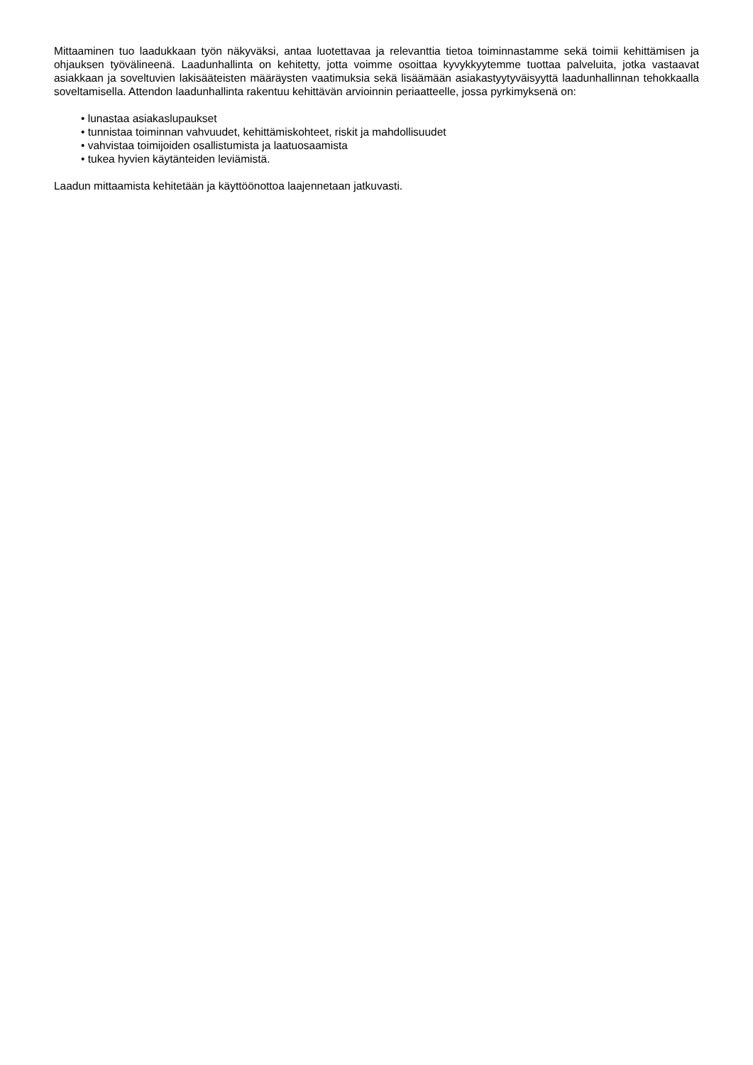Mittaaminen tuo laadukkaan työn näkyväksi, antaa luotettavaa ja relevanttia tietoa toiminnastamme sekä toimii kehittämisen ja ohjauksen työvälineenä. Laadunhallinta on kehitetty, jotta voimme osoittaa kyvykkyytemme tuottaa palveluita, jotka vastaavat asiakkaan ja soveltuvien lakisääteisten määräysten vaatimuksia sekä lisäämään asiakastyytyväisyyttä laadunhallinnan tehokkaalla soveltamisella. Attendon laadunhallinta rakentuu kehittävän arvioinnin periaatteelle, jossa pyrkimyksenä on:
• lunastaa asiakaslupaukset
• tunnistaa toiminnan vahvuudet, kehittämiskohteet, riskit ja mahdollisuudet
• vahvistaa toimijoiden osallistumista ja laatuosaamista
• tukea hyvien käytänteiden leviämistä.
Laadun mittaamista kehitetään ja käyttöönottoa laajennetaan jatkuvasti.